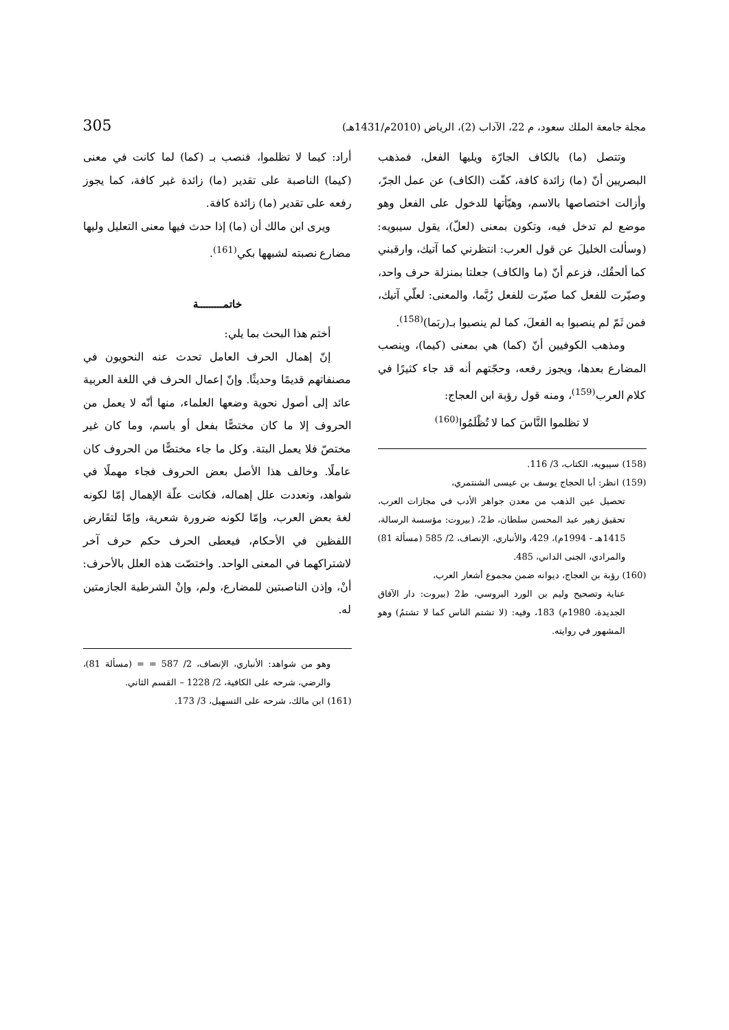مجلة جامعة الملك سعود، م 22، الآداب (2)، الرياض (2010م/1431هـ) 305
وتتصل (ما) بالكاف الجارّة ويليها الفعل، فمذهب البصريين أنّ (ما) زائدة كافة، كفّت (الكاف) عن عمل الجرّ، وأزالت اختصاصها بالاسم، وهيّأتها للدخول على الفعل وهو موضع لم تدخل فيه، وتكون بمعنى (لعلّ)، يقول سيبويه: (وسألت الخليلَ عن قول العرب: انتظرني كما آتيك، وارقبني كما ألحقُك، فزعم أنّ (ما والكاف) جعلتا بمنزلة حرف واحد، وصيّرت للفعل كما صيّرت للفعل رُبَّما، والمعنى: لعلّي آتيك، فمن ثَمّ لم ينصبوا به الفعلَ، كما لم ينصبوا بـ(ربَما)<sup>(158)</sup>.
ومذهب الكوفيين أنّ (كما) هي بمعنى (كيما)، وينصب المضارع بعدها، ويجوز رفعه، وحجّتهم أنه قد جاء كثيرًا في كلام العرب<sup>(159)</sup>، ومنه قول رؤبة ابن العجاج:
لا تظلموا النَّاسَ كما لا تُظْلَمُوا<sup>(160)</sup>
(158) سيبويه، الكتاب، 3/ 116.
(159) انظر: أبا الحجاج يوسف بن عيسى الشنتمري،
تحصيل عين الذهب من معدن جواهر الأدب في مجازات العرب، تحقيق زهير عبد المحسن سلطان، ط2، (بيروت: مؤسسة الرسالة، 1415هـ - 1994م)، 429، والأنباري، الإنصاف، 2/ 585 (مسألة 81) والمرادي، الجنى الداني، 485.
(160) رؤبة بن العجاج، ديوانه ضمن مجموع أشعار العرب،
عناية وتصحيح وليم بن الورد البروسي، ط2 (بيروت: دار الآفاق الجديدة، 1980م) 183، وفيه: (لا تشتم الناس كما لا تشتمُ) وهو المشهور في روايته.
أراد: كيما لا تظلموا، فنصب بـ (كما) لما كانت في معنى (كيما) الناصبة على تقدير (ما) زائدة غير كافة، كما يجوز رفعه على تقدير (ما) زائدة كافة.
ويرى ابن مالك أن (ما) إذا حدث فيها معنى التعليل وليها مضارع نصبته لشبهها بكي<sup>(161)</sup>.
خاتمـــــــــة
أختم هذا البحث بما يلي:
إنّ إهمال الحرف العامل تحدث عنه النحويون في مصنفاتهم قديمًا وحديثًا. وإنّ إعمال الحرف في اللغة العربية عائد إلى أصول نحوية وضعها العلماء، منها أنّه لا يعمل من الحروف إلا ما كان مختصًّا بفعل أو باسم، وما كان غير مختصّ فلا يعمل البتة. وكل ما جاء مختصًّا من الحروف كان عاملًا. وخالف هذا الأصل بعض الحروف فجاء مهملًا في شواهد، وتعددت علل إهماله، فكانت علّة الإهمال إمّا لكونه لغة بعض العرب، وإمّا لكونه ضرورة شعرية، وإمّا لتقَارض اللفظين في الأحكام، فيعطى الحرف حكم حرف آخر لاشتراكهما في المعنى الواحد. واختصّت هذه العلل بالأحرف: أنْ، وإذن الناصبتين للمضارع، ولم، وإنْ الشرطية الجازمتين له.
وهو من شواهد: الأنباري، الإنصاف، 2/ 587 = = (مسألة 81)، والرضي، شرحه على الكافية، 2/ 1228 – القسم الثاني.
(161) ابن مالك، شرحه على التسهيل، 3/ 173.